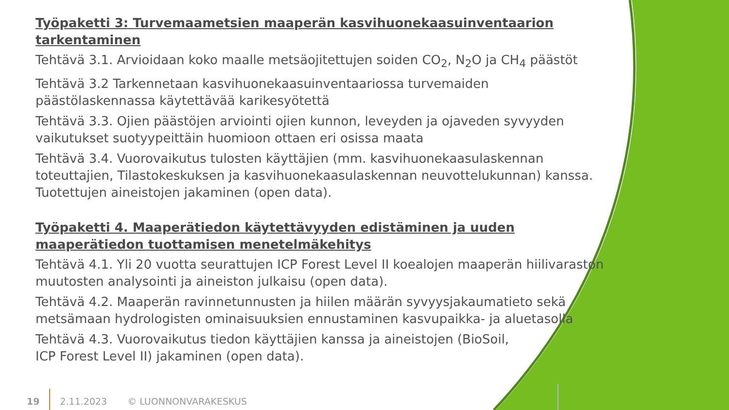Työpaketti 3: Turvemaametsien maaperän kasvihuonekaasuinventaarion tarkentaminen
Tehtävä 3.1. Arvioidaan koko maalle metsäojitettujen soiden CO<sub>2</sub>, N<sub>2</sub>O ja CH<sub>4</sub> päästöt
Tehtävä 3.2 Tarkennetaan kasvihuonekaasuinventaariossa turvemaiden päästölaskennassa käytettävää karikesyötettä
Tehtävä 3.3. Ojien päästöjen arviointi ojien kunnon, leveyden ja ojaveden syvyyden vaikutukset suotyypeittäin huomioon ottaen eri osissa maata
Tehtävä 3.4. Vuorovaikutus tulosten käyttäjien (mm. kasvihuonekaasulaskennan toteuttajien, Tilastokeskuksen ja kasvihuonekaasulaskennan neuvottelukunnan) kanssa. Tuotettujen aineistojen jakaminen (open data).
Työpaketti 4. Maaperätiedon käytettävyyden edistäminen ja uuden maaperätiedon tuottamisen menetelmäkehitys
Tehtävä 4.1. Yli 20 vuotta seurattujen ICP Forest Level II koealojen maaperän hiilivaraston muutosten analysointi ja aineiston julkaisu (open data).
Tehtävä 4.2. Maaperän ravinnetunnusten ja hiilen määrän syvyysjakaumatieto sekä metsämaan hydrologisten ominaisuuksien ennustaminen kasvupaikka- ja aluetasolla
Tehtävä 4.3. Vuorovaikutus tiedon käyttäjien kanssa ja aineistojen (BioSoil,
ICP Forest Level II) jakaminen (open data).
19 2.11.2023 © LUONNONVARAKESKUS